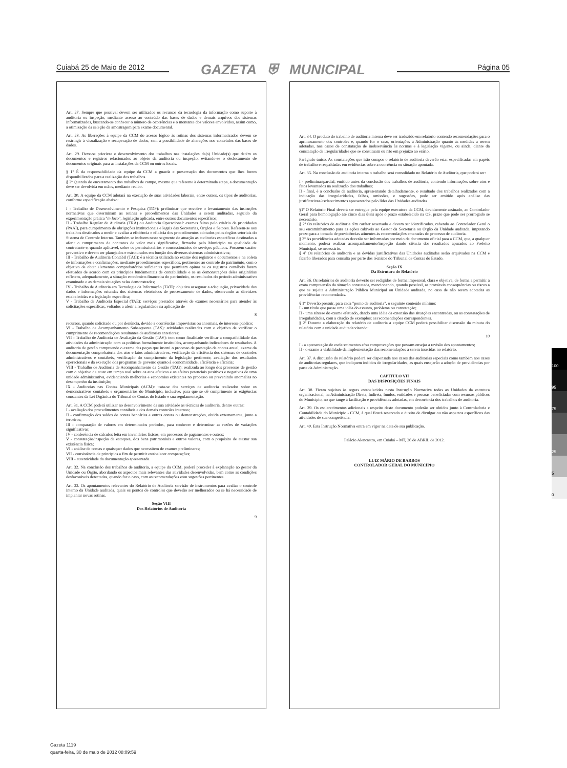Cuiabá 25 de Maio de 2012 GAZETA ⛨ MUNICIPAL Página 05
Art. 27. Sempre que possível devem ser utilizados os recursos da tecnologia da informação como suporte à auditoria ou inspeção, mediante acesso ao conteúdo das bases de dados e demais arquivos dos sistemas informatizados, buscando-se conhecer o número de ocorrências e o montante dos valores envolvidos, assim como, a otimização da seleção da amostragem para exame documental.
Art. 28. As liberações à equipe da CCM do acesso lógico às rotinas dos sistemas informatizados devem se restringir à visualização e recuperação de dados, sem a possibilidade de alterações nos conteúdos das bases de dados.
Art. 29. Deve-se priorizar o desenvolvimento dos trabalhos nas instalações da(s) Unidade(s) que detém os documentos e registros relacionados ao objeto da auditoria ou inspeção, evitando-se o deslocamento de documentos originais para as instalações da CCM ou outros locais.
§ 1º É da responsabilidade da equipe da CCM a guarda e preservação dos documentos que lhes forem disponibilizados para a realização dos trabalhos.
§ 2º Quando do encerramento dos trabalhos de campo, mesmo que referente à determinada etapa, a documentação deve ser devolvida em mãos, mediante recibo.
Art. 30. A equipe da CCM adotará na execução de suas atividades laborais, entre outros, os tipos de auditorias, conforme especificação abaixo:
I - Trabalho de Desenvolvimento e Pesquisa (TDP): preliminar que envolve o levantamento das instruções normativas que determinam as rotinas e procedimentos das Unidades a serem auditadas, seguido da experimentação prática "in loco", legislação aplicada, entre outros documentos específicos;
II - Trabalho Regular de Auditoria (TRA) ou Auditoria Operacional: exames feitos pelo critério de prioridades (PAAI), para cumprimento de obrigações institucionais e legais das Secretarias, Órgãos e Setores. Referem-se aos trabalhos destinados a medir e avaliar a eficiência e eficácia dos procedimentos adotados pelos órgãos setoriais do Sistema de Controle Interno. Também se incluem neste segmento de atuação as auditorias específicas destinadas a aferir o cumprimento de contratos de valor mais significativo, firmados pelo Município na qualidade de contratante e, quando aplicável, sobre os permissionários e concessionários de serviços públicos. Possuem caráter preventivo e devem ser planejados e estruturados em função dos diversos sistemas administrativos;
III - Trabalho de Auditoria Contábil (TAC): é a técnica utilizada no exame dos registros e documentos e na coleta de informações e confirmações, mediante procedimentos específicos, pertinentes ao controle do patrimônio, com o objetivo de obter elementos comprobatórios suficientes que permitam opinar se os registros contábeis foram efetuados de acordo com os princípios fundamentais de contabilidade e se as demonstrações deles originárias refletem, adequadamente, a situação econômico-financeira do patrimônio, os resultados do período administrativo examinado e as demais situações nelas demonstradas;
IV - Trabalho de Auditoria em Tecnologia da Informação (TATI): objetiva assegurar a adequação, privacidade dos dados e informações oriundas dos sistemas eletrônicos de processamento de dados, observando as diretrizes estabelecidas e a legislação específica;
V - Trabalho de Auditoria Especial (TAE): serviços prestados através de exames necessários para atender às solicitações específicas, voltados a aferir a regularidade na aplicação de
8
recursos, quando solicitado ou por denúncia, devido a ocorrências imprevistas ou anormais, de interesse público;
VI - Trabalho de Acompanhamento Subsequente (TAS): atividades realizadas com o objetivo de verificar o cumprimento de recomendações resultantes de auditorias anteriores;
VII - Trabalho de Auditoria de Avaliação da Gestão (TAV): tem como finalidade verificar a compatibilidade das atividades da administração com as políticas formalmente instituídas, acompanhando indicadores de resultados. A auditoria de gestão compreende o exame das peças que instrui o processo de prestação de contas anual, exame da documentação comprobatória dos atos e fatos administrativos, verificação da eficiência dos sistemas de controles administrativos e contábeis, verificação do cumprimento da legislação pertinente, avaliação dos resultados operacionais e da execução dos programas de governo quanto à economicidade, eficiência e eficácia;
VIII - Trabalho de Auditoria de Acompanhamento da Gestão (TAG): realizada ao longo dos processos de gestão com o objetivo de atuar em tempo real sobre os atos efetivos e os efeitos potenciais positivos e negativos de uma unidade administrativa, evidenciando melhorias e economias existentes no processo ou prevenindo anomalias no desempenho da instituição;
IX - Auditorias nas Contas Municipais (ACM): trata-se dos serviços de auditoria realizados sobre os demonstrativos contábeis e orçamentários do Município, inclusive, para que se dê cumprimento às exigências constantes da Lei Orgânica do Tribunal de Contas do Estado e sua regulamentação.
Art. 31. A CCM poderá utilizar no desenvolvimento da sua atividade as técnicas de auditoria, dentre outras:
I - avaliação dos procedimentos contábeis e dos demais controles internos;
II - confirmação dos saldos de contas bancárias e outras contas ou demonstrações, obtida externamente, junto a terceiros;
III - comparação de valores em determinados períodos, para conhecer e determinar as razões de variações significativas;
IV - conferência de cálculos feita em inventários físicos, em processos de pagamentos e outros;
V - constatação/inspeção de estoques, dos bens patrimoniais e outros valores, com o propósito de atestar sua existência física;
VI - análise de contas e quaisquer dados que necessitem de exames preliminares;
VII - consistência de princípios a fim de permitir estabelecer comparações;
VIII - autenticidade da documentação apresentada.
Art. 32. Na conclusão dos trabalhos de auditoria, a equipe da CCM, poderá proceder à explanação ao gestor da Unidade ou Órgão, abordando os aspectos mais relevantes das atividades desenvolvidas, bem como as condições desfavoráveis detectadas, quando for o caso, com as recomendações e/ou sugestões pertinentes.
Art. 33. Os apontamentos relevantes do Relatório de Auditoria servirão de instrumentos para avaliar o controle interno da Unidade auditada, quais os pontos de controles que deverão ser melhorados ou se há necessidade de implantar novas rotinas.
Seção VIII
Dos Relatórios de Auditoria
9
Art. 34. O produto do trabalho de auditoria interna deve ser traduzido em relatório contendo recomendações para o aprimoramento dos controles e, quando for o caso, orientações à Administração quanto às medidas a serem adotadas, nos casos de constatação de inobservância às normas e à legislação vigente, ou ainda, diante da constatação de irregularidades que se constituam ou não em prejuízo ao erário.
Parágrafo único. As constatações que irão compor o relatório de auditoria deverão estar especificadas em papéis de trabalho e respaldadas em evidências sobre a ocorrência ou situação apontada.
Art. 35. Na conclusão da auditoria interna o trabalho será consolidado no Relatório de Auditoria, que poderá ser:
I - preliminar/parcial, emitido antes da conclusão dos trabalhos de auditoria, contendo informações sobre atos e fatos levantados na realização dos trabalhos;
II - final, é a conclusão da auditoria, apresentando detalhadamente, o resultado dos trabalhos realizados com a indicação das irregularidades, falhas, omissões, e sugestões, pode ser emitido após análise das justificativas/esclarecimentos apresentados pelo líder das Unidades auditadas.
§1º O Relatório Final deverá ser entregue pela equipe executora da CCM, devidamente assinado, ao Controlador Geral para homologação até cinco dias úteis após o prazo estabelecido na OS, prazo que pode ser prorrogado se necessário.
§ 2º Os relatórios de auditoria têm caráter reservado e devem ser identificados, cabendo ao Controlador Geral o seu encaminhamento para as ações cabíveis ao Gestor da Secretaria ou Órgão da Unidade auditada, imputando prazo para a tomada de providências atinentes às recomendações emanadas do processo de auditoria.
§ 3º As providências adotadas deverão ser informadas por meio de documento oficial para a CCM, que, a qualquer momento, poderá realizar acompanhamento/inspeção dando ciência dos resultados apurados ao Prefeito Municipal, se necessário.
§ 4º Os relatórios de auditoria e as devidas justificativas das Unidades auditadas serão arquivados na CCM e ficarão liberados para consulta por parte dos técnicos do Tribunal de Contas do Estado.
Seção IX
Da Estrutura do Relatório
Art. 36. Os relatórios de auditoria deverão ser redigidos de forma impessoal, clara e objetiva, de forma a permitir a exata compreensão da situação constatada, mencionando, quando possível, as prováveis consequências ou riscos a que se sujeita a Administração Pública Municipal ou Unidade auditada, no caso de não serem adotadas as providências recomendadas.
§ 1º Deverão possuir, para cada "ponto de auditoria", o seguinte conteúdo mínimo:
I - um título que passe uma idéia do assunto, problema ou constatação;
II - uma síntese do exame efetuado, dando uma idéia da extensão das situações encontradas, ou as constatações de irregularidades, com a citação de exemplos; as recomendações correspondentes.
§ 2º Durante a elaboração do relatório de auditoria a equipe CCM poderá possibilitar discussão da minuta do relatório com a unidade auditada visando:
10
I - a apresentação de esclarecimentos e/ou comprovações que possam ensejar a revisão dos apontamentos;
II - o exame a viabilidade da implementação das recomendações a serem inseridas no relatório.
Art. 37. A discussão do relatório poderá ser dispensada nos casos das auditorias especiais como também nos casos de auditorias regulares, que indiquem indícios de irregularidades, as quais ensejarão a adoção de providências por parte da Administração.
CAPÍTULO VII
DAS DISPOSIÇÕES FINAIS
Art. 38. Ficam sujeitas às regras estabelecidas nesta Instrução Normativa todas as Unidades da estrutura organizacional, na Administração Direta, Indireta, fundos, entidades e pessoas beneficiadas com recursos públicos do Município, no que tange à facilitação e providências adotadas, em decorrência dos trabalhos de auditoria.
Art. 39. Os esclarecimentos adicionais a respeito deste documento poderão ser obtidos junto à Controladoria e Contabilidade do Município - CCM, à qual ficará reservado o direito de divulgar ou não aspectos específicos das atividades de sua competência.
Art. 40. Esta Instrução Normativa entra em vigor na data de sua publicação.
Palácio Alencastro, em Cuiabá – MT, 26 de ABRIL de 2012.
LUIZ MÁRIO DE BARROS
CONTROLADOR GERAL DO MUNICÍPIO
100
95
75
25
5
0
Gazeta 1119
quarta-feira, 30 de maio de 2012 08:09:59